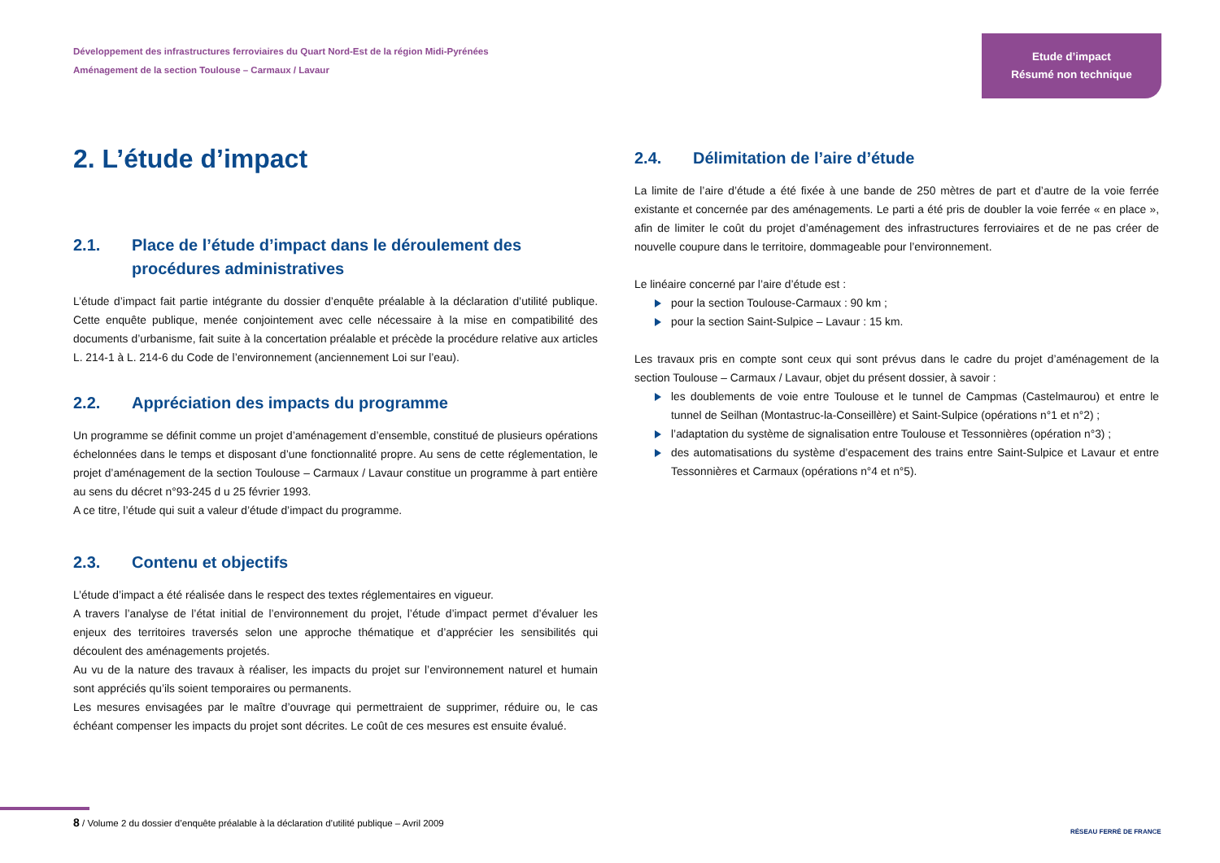Développement des infrastructures ferroviaires du Quart Nord-Est de la région Midi-Pyrénées
Aménagement de la section Toulouse – Carmaux / Lavaur
Etude d’impact
Résumé non technique
2. L’étude d’impact
2.1. Place de l’étude d’impact dans le déroulement des procédures administratives
L’étude d’impact fait partie intégrante du dossier d’enquête préalable à la déclaration d’utilité publique. Cette enquête publique, menée conjointement avec celle nécessaire à la mise en compatibilité des documents d’urbanisme, fait suite à la concertation préalable et précède la procédure relative aux articles L. 214-1 à L. 214-6 du Code de l’environnement (anciennement Loi sur l’eau).
2.2. Appréciation des impacts du programme
Un programme se définit comme un projet d’aménagement d’ensemble, constitué de plusieurs opérations échelonnées dans le temps et disposant d’une fonctionnalité propre. Au sens de cette réglementation, le projet d’aménagement de la section Toulouse – Carmaux / Lavaur constitue un programme à part entière au sens du décret n°93-245 d u 25 février 1993.
A ce titre, l’étude qui suit a valeur d’étude d’impact du programme.
2.3. Contenu et objectifs
L’étude d’impact a été réalisée dans le respect des textes réglementaires en vigueur.
A travers l’analyse de l’état initial de l’environnement du projet, l’étude d’impact permet d’évaluer les enjeux des territoires traversés selon une approche thématique et d’apprécier les sensibilités qui découlent des aménagements projetés.
Au vu de la nature des travaux à réaliser, les impacts du projet sur l’environnement naturel et humain sont appréciés qu’ils soient temporaires ou permanents.
Les mesures envisagées par le maître d’ouvrage qui permettraient de supprimer, réduire ou, le cas échéant compenser les impacts du projet sont décrites. Le coût de ces mesures est ensuite évalué.
2.4. Délimitation de l’aire d’étude
La limite de l’aire d’étude a été fixée à une bande de 250 mètres de part et d’autre de la voie ferrée existante et concernée par des aménagements. Le parti a été pris de doubler la voie ferrée « en place », afin de limiter le coût du projet d’aménagement des infrastructures ferroviaires et de ne pas créer de nouvelle coupure dans le territoire, dommageable pour l’environnement.
Le linéaire concerné par l’aire d’étude est :
pour la section Toulouse-Carmaux : 90 km ;
pour la section Saint-Sulpice – Lavaur : 15 km.
Les travaux pris en compte sont ceux qui sont prévus dans le cadre du projet d’aménagement de la section Toulouse – Carmaux / Lavaur, objet du présent dossier, à savoir :
les doublements de voie entre Toulouse et le tunnel de Campmas (Castelmaurou) et entre le tunnel de Seilhan (Montastruc-la-Conseillère) et Saint-Sulpice (opérations n°1 et n°2) ;
l’adaptation du système de signalisation entre Toulouse et Tessonnières (opération n°3) ;
des automatisations du système d’espacement des trains entre Saint-Sulpice et Lavaur et entre Tessonnières et Carmaux (opérations n°4 et n°5).
8 / Volume 2 du dossier d’enquête préalable à la déclaration d’utilité publique – Avril 2009
RÉSEAU FERRÉ DE FRANCE